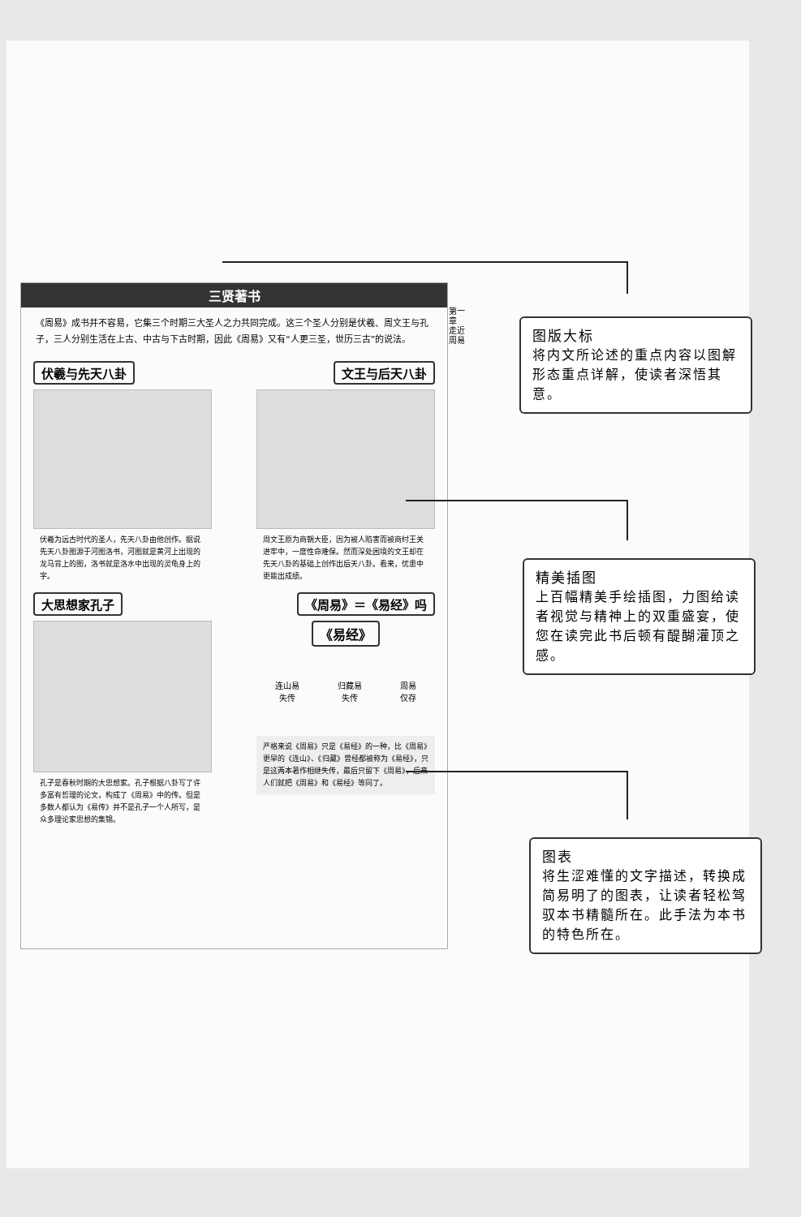三贤著书
《周易》成书并不容易，它集三个时期三大圣人之力共同完成。这三个圣人分别是伏羲、周文王与孔子，三人分别生活在上古、中古与下古时期，因此《周易》又有“人更三圣，世历三古”的说法。
伏羲与先天八卦 文王与后天八卦
伏羲为远古时代的圣人，先天八卦由他创作。据说先天八卦图源于河图洛书，河图就是黄河上出现的龙马背上的图，洛书就是洛水中出现的灵龟身上的字。
周文王原为商朝大臣，因为被人陷害而被商纣王关进牢中，一度性命难保。然而深处困境的文王却在先天八卦的基础上创作出后天八卦。看来，忧患中更能出成绩。
大思想家孔子 《周易》＝《易经》吗
孔子是春秋时期的大思想家。孔子根据八卦写了许多富有哲理的论文，构成了《周易》中的传。但是多数人都认为《易传》并不是孔子一个人所写，是众多理论家思想的集锦。
《易经》
连山易
失传 归藏易
失传 周易
仅存
严格来说《周易》只是《易经》的一种，比《周易》更早的《连山》、《归藏》曾经都被称为《易经》，只是这两本著作相继失传，最后只留下《周易》，后来人们就把《周易》和《易经》等同了。
第一章 走近周易
图版大标
将内文所论述的重点内容以图解形态重点详解，使读者深悟其意。
精美插图
上百幅精美手绘插图，力图给读者视觉与精神上的双重盛宴，使您在读完此书后顿有醍醐灌顶之感。
图表
将生涩难懂的文字描述，转换成简易明了的图表，让读者轻松驾驭本书精髓所在。此手法为本书的特色所在。